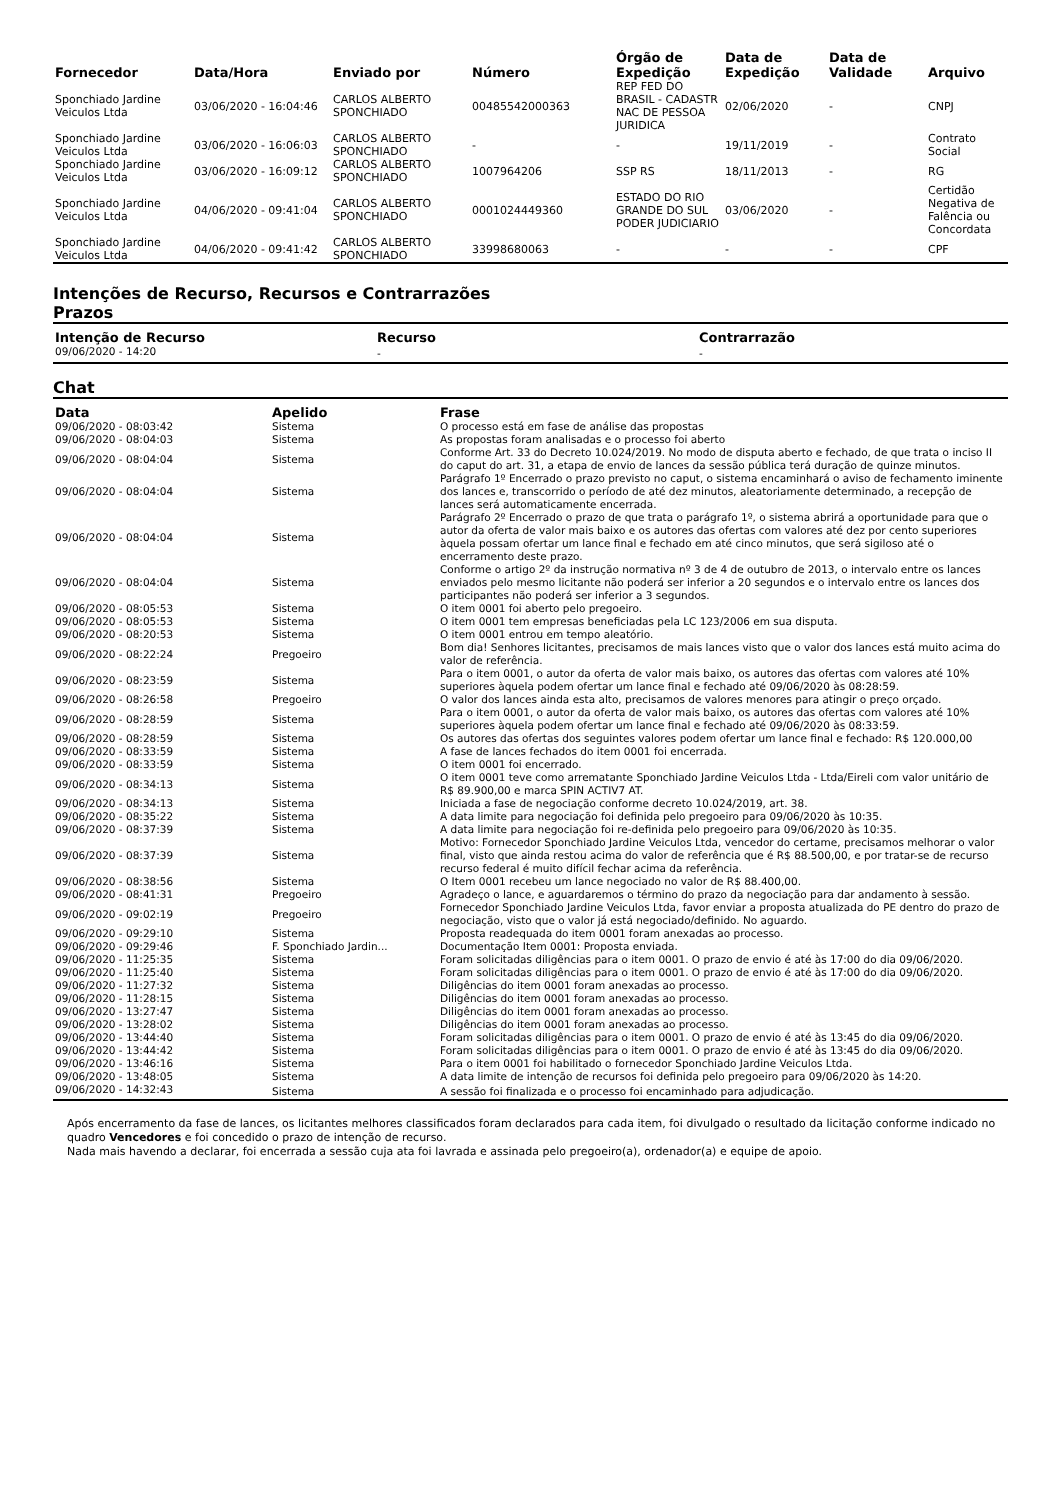| Fornecedor | Data/Hora | Enviado por | Número | Órgão de Expedição | Data de Expedição | Data de Validade | Arquivo |
| --- | --- | --- | --- | --- | --- | --- | --- |
| Sponchiado Jardine Veiculos Ltda | 03/06/2020 - 16:04:46 | CARLOS ALBERTO SPONCHIADO | 00485542000363 | REP FED DO BRASIL - CADASTR NAC DE PESSOA JURIDICA | 02/06/2020 | - | CNPJ |
| Sponchiado Jardine Veiculos Ltda | 03/06/2020 - 16:06:03 | CARLOS ALBERTO SPONCHIADO | - | - | 19/11/2019 | - | Contrato Social |
| Sponchiado Jardine Veiculos Ltda | 03/06/2020 - 16:09:12 | CARLOS ALBERTO SPONCHIADO | 1007964206 | SSP RS | 18/11/2013 | - | RG |
| Sponchiado Jardine Veiculos Ltda | 04/06/2020 - 09:41:04 | CARLOS ALBERTO SPONCHIADO | 0001024449360 | ESTADO DO RIO GRANDE DO SUL PODER JUDICIARIO | 03/06/2020 | - | Certidão Negativa de Falência ou Concordata |
| Sponchiado Jardine Veiculos Ltda | 04/06/2020 - 09:41:42 | CARLOS ALBERTO SPONCHIADO | 33998680063 | - | - | - | CPF |
Intenções de Recurso, Recursos e Contrarrazões
Prazos
| Intenção de Recurso | Recurso | Contrarrazão |
| --- | --- | --- |
| 09/06/2020 - 14:20 | - | - |
Chat
| Data | Apelido | Frase |
| --- | --- | --- |
| 09/06/2020 - 08:03:42 | Sistema | O processo está em fase de análise das propostas |
| 09/06/2020 - 08:04:03 | Sistema | As propostas foram analisadas e o processo foi aberto |
| 09/06/2020 - 08:04:04 | Sistema | Conforme Art. 33 do Decreto 10.024/2019. No modo de disputa aberto e fechado, de que trata o inciso II do caput do art. 31, a etapa de envio de lances da sessão pública terá duração de quinze minutos. |
| 09/06/2020 - 08:04:04 | Sistema | Parágrafo 1º Encerrado o prazo previsto no caput, o sistema encaminhará o aviso de fechamento iminente dos lances e, transcorrido o período de até dez minutos, aleatoriamente determinado, a recepção de lances será automaticamente encerrada. |
| 09/06/2020 - 08:04:04 | Sistema | Parágrafo 2º Encerrado o prazo de que trata o parágrafo 1º, o sistema abrirá a oportunidade para que o autor da oferta de valor mais baixo e os autores das ofertas com valores até dez por cento superiores àquela possam ofertar um lance final e fechado em até cinco minutos, que será sigiloso até o encerramento deste prazo. |
| 09/06/2020 - 08:04:04 | Sistema | Conforme o artigo 2º da instrução normativa nº 3 de 4 de outubro de 2013, o intervalo entre os lances enviados pelo mesmo licitante não poderá ser inferior a 20 segundos e o intervalo entre os lances dos participantes não poderá ser inferior a 3 segundos. |
| 09/06/2020 - 08:05:53 | Sistema | O item 0001 foi aberto pelo pregoeiro. |
| 09/06/2020 - 08:05:53 | Sistema | O item 0001 tem empresas beneficiadas pela LC 123/2006 em sua disputa. |
| 09/06/2020 - 08:20:53 | Sistema | O item 0001 entrou em tempo aleatório. |
| 09/06/2020 - 08:22:24 | Pregoeiro | Bom dia! Senhores licitantes, precisamos de mais lances visto que o valor dos lances está muito acima do valor de referência. |
| 09/06/2020 - 08:23:59 | Sistema | Para o item 0001, o autor da oferta de valor mais baixo, os autores das ofertas com valores até 10% superiores àquela podem ofertar um lance final e fechado até 09/06/2020 às 08:28:59. |
| 09/06/2020 - 08:26:58 | Pregoeiro | O valor dos lances ainda esta alto, precisamos de valores menores para atingir o preço orçado. |
| 09/06/2020 - 08:28:59 | Sistema | Para o item 0001, o autor da oferta de valor mais baixo, os autores das ofertas com valores até 10% superiores àquela podem ofertar um lance final e fechado até 09/06/2020 às 08:33:59. |
| 09/06/2020 - 08:28:59 | Sistema | Os autores das ofertas dos seguintes valores podem ofertar um lance final e fechado: R$ 120.000,00 |
| 09/06/2020 - 08:33:59 | Sistema | A fase de lances fechados do item 0001 foi encerrada. |
| 09/06/2020 - 08:33:59 | Sistema | O item 0001 foi encerrado. |
| 09/06/2020 - 08:34:13 | Sistema | O item 0001 teve como arrematante Sponchiado Jardine Veiculos Ltda - Ltda/Eireli com valor unitário de R$ 89.900,00 e marca SPIN ACTIV7 AT. |
| 09/06/2020 - 08:34:13 | Sistema | Iniciada a fase de negociação conforme decreto 10.024/2019, art. 38. |
| 09/06/2020 - 08:35:22 | Sistema | A data limite para negociação foi definida pelo pregoeiro para 09/06/2020 às 10:35. |
| 09/06/2020 - 08:37:39 | Sistema | A data limite para negociação foi re-definida pelo pregoeiro para 09/06/2020 às 10:35. |
| 09/06/2020 - 08:37:39 | Sistema | Motivo: Fornecedor Sponchiado Jardine Veiculos Ltda, vencedor do certame, precisamos melhorar o valor final, visto que ainda restou acima do valor de referência que é R$ 88.500,00, e por tratar-se de recurso recurso federal é muito difícil fechar acima da referência. |
| 09/06/2020 - 08:38:56 | Sistema | O Item 0001 recebeu um lance negociado no valor de R$ 88.400,00. |
| 09/06/2020 - 08:41:31 | Pregoeiro | Agradeço o lance, e aguardaremos o término do prazo da negociação para dar andamento à sessão. |
| 09/06/2020 - 09:02:19 | Pregoeiro | Fornecedor Sponchiado Jardine Veiculos Ltda, favor enviar a proposta atualizada do PE dentro do prazo de negociação, visto que o valor já está negociado/definido. No aguardo. |
| 09/06/2020 - 09:29:10 | Sistema | Proposta readequada do item 0001 foram anexadas ao processo. |
| 09/06/2020 - 09:29:46 | F. Sponchiado Jardin... | Documentação Item 0001: Proposta enviada. |
| 09/06/2020 - 11:25:35 | Sistema | Foram solicitadas diligências para o item 0001. O prazo de envio é até às 17:00 do dia 09/06/2020. |
| 09/06/2020 - 11:25:40 | Sistema | Foram solicitadas diligências para o item 0001. O prazo de envio é até às 17:00 do dia 09/06/2020. |
| 09/06/2020 - 11:27:32 | Sistema | Diligências do item 0001 foram anexadas ao processo. |
| 09/06/2020 - 11:28:15 | Sistema | Diligências do item 0001 foram anexadas ao processo. |
| 09/06/2020 - 13:27:47 | Sistema | Diligências do item 0001 foram anexadas ao processo. |
| 09/06/2020 - 13:28:02 | Sistema | Diligências do item 0001 foram anexadas ao processo. |
| 09/06/2020 - 13:44:40 | Sistema | Foram solicitadas diligências para o item 0001. O prazo de envio é até às 13:45 do dia 09/06/2020. |
| 09/06/2020 - 13:44:42 | Sistema | Foram solicitadas diligências para o item 0001. O prazo de envio é até às 13:45 do dia 09/06/2020. |
| 09/06/2020 - 13:46:16 | Sistema | Para o item 0001 foi habilitado o fornecedor Sponchiado Jardine Veiculos Ltda. |
| 09/06/2020 - 13:48:05 | Sistema | A data limite de intenção de recursos foi definida pelo pregoeiro para 09/06/2020 às 14:20. |
| 09/06/2020 - 14:32:43 | Sistema | A sessão foi finalizada e o processo foi encaminhado para adjudicação. |
Após encerramento da fase de lances, os licitantes melhores classificados foram declarados para cada item, foi divulgado o resultado da licitação conforme indicado no quadro Vencedores e foi concedido o prazo de intenção de recurso.
Nada mais havendo a declarar, foi encerrada a sessão cuja ata foi lavrada e assinada pelo pregoeiro(a), ordenador(a) e equipe de apoio.